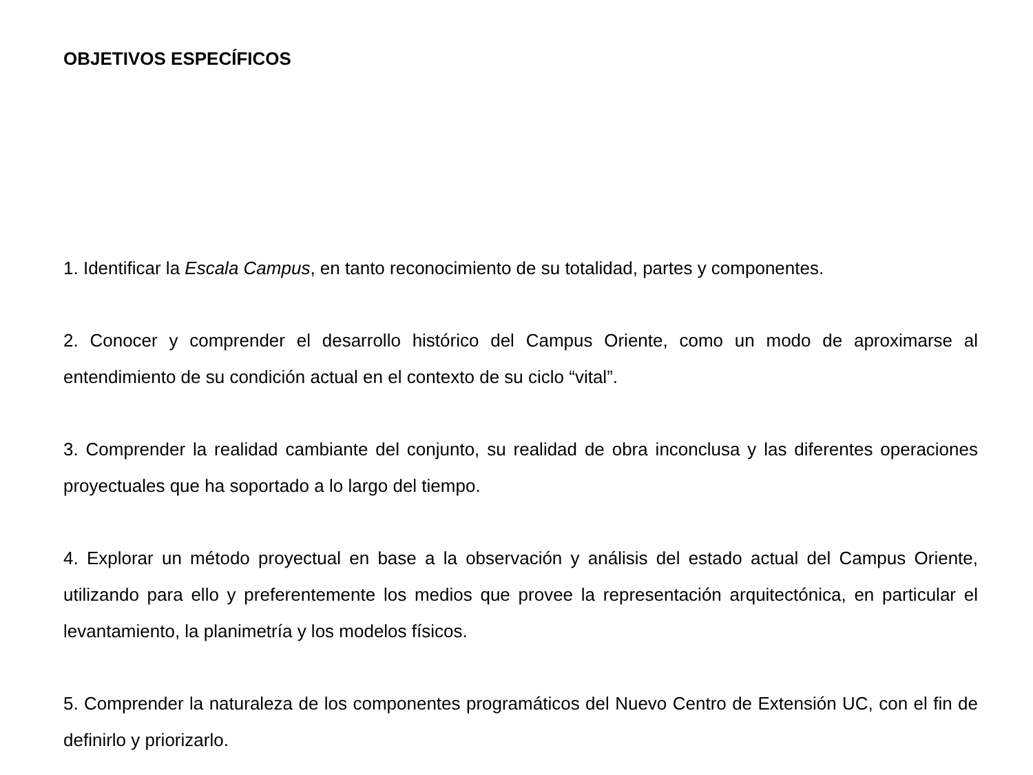OBJETIVOS ESPECÍFICOS
1. Identificar la Escala Campus, en tanto reconocimiento de su totalidad, partes y componentes.
2. Conocer y comprender el desarrollo histórico del Campus Oriente, como un modo de aproximarse al entendimiento de su condición actual en el contexto de su ciclo “vital”.
3. Comprender la realidad cambiante del conjunto, su realidad de obra inconclusa y las diferentes operaciones proyectuales que ha soportado a lo largo del tiempo.
4. Explorar un método proyectual en base a la observación y análisis del estado actual del Campus Oriente, utilizando para ello y preferentemente los medios que provee la representación arquitectónica, en particular el levantamiento, la planimetría y los modelos físicos.
5. Comprender la naturaleza de los componentes programáticos del Nuevo Centro de Extensión UC, con el fin de definirlo y priorizarlo.